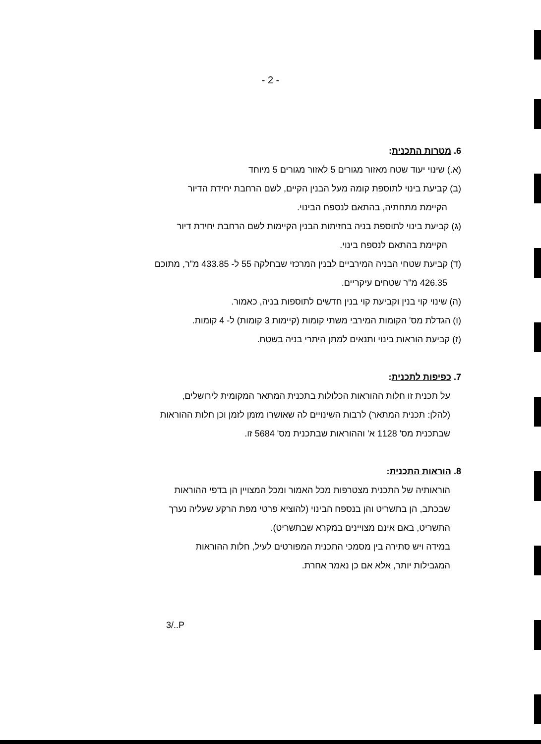- 2 -
6. מטרות התכנית:
(א.) שינוי יעוד שטח מאזור מגורים 5 לאזור מגורים 5 מיוחד
(ב) קביעת בינוי לתוספת קומה מעל הבנין הקיים, לשם הרחבת יחידת הדיור
הקיימת מתחתיה, בהתאם לנספח הבינוי.
(ג) קביעת בינוי לתוספת בניה בחזיתות הבנין הקיימות לשם הרחבת יחידת דיור
הקיימת בהתאם לנספח בינוי.
(ד) קביעת שטחי הבניה המירביים לבנין המרכזי שבחלקה 55 ל- 433.85 מ"ר, מתוכם
426.35 מ"ר שטחים עיקריים.
(ה) שינוי קוי בנין וקביעת קוי בנין חדשים לתוספות בניה, כאמור.
(ו) הגדלת מס' הקומות המירבי משתי קומות (קיימות 3 קומות) ל- 4 קומות.
(ז) קביעת הוראות בינוי ותנאים למתן היתרי בניה בשטח.
7. כפיפות לתכנית:
על תכנית זו חלות ההוראות הכלולות בתכנית המתאר המקומית לירושלים,
(להלן: תכנית המתאר) לרבות השינויים לה שאושרו מזמן לזמן וכן חלות ההוראות
שבתכנית מס' 1128 א' וההוראות שבתכנית מס' 5684 זו.
8. הוראות התכנית:
הוראותיה של התכנית מצטרפות מכל האמור ומכל המצויין הן בדפי ההוראות
שבכתב, הן בתשריט והן בנספח הבינוי (להוציא פרטי מפת הרקע שעליה נערך
התשריט, באם אינם מצויינים במקרא שבתשריט).
במידה ויש סתירה בין מסמכי התכנית המפורטים לעיל, חלות ההוראות
המגבילות יותר, אלא אם כן נאמר אחרת.
3/..P